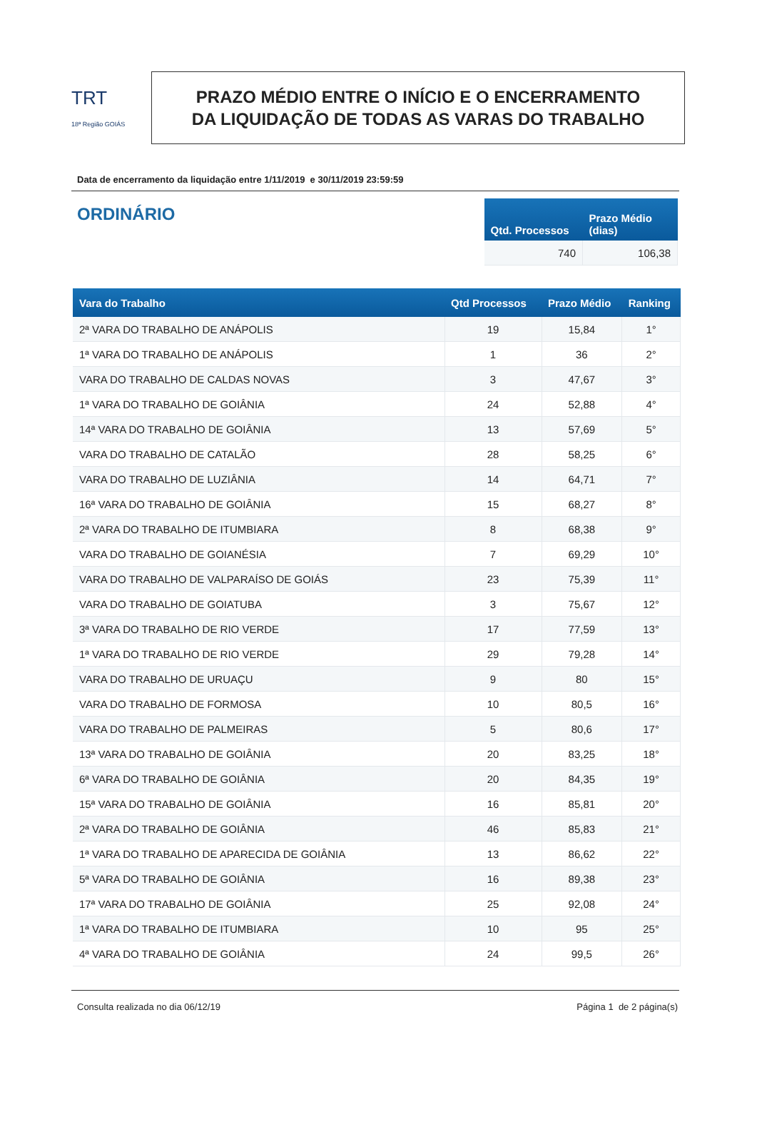TRT
18ª Região GOIÁS
PRAZO MÉDIO ENTRE O INÍCIO E O ENCERRAMENTO
DA LIQUIDAÇÃO DE TODAS AS VARAS DO TRABALHO
Data de encerramento da liquidação entre 1/11/2019 e 30/11/2019 23:59:59
ORDINÁRIO
| Qtd. Processos | Prazo Médio (dias) |
| --- | --- |
| 740 | 106,38 |
| Vara do Trabalho | Qtd Processos | Prazo Médio | Ranking |
| --- | --- | --- | --- |
| 2ª VARA DO TRABALHO DE ANÁPOLIS | 19 | 15,84 | 1° |
| 1ª VARA DO TRABALHO DE ANÁPOLIS | 1 | 36 | 2° |
| VARA DO TRABALHO DE CALDAS NOVAS | 3 | 47,67 | 3° |
| 1ª VARA DO TRABALHO DE GOIÂNIA | 24 | 52,88 | 4° |
| 14ª VARA DO TRABALHO DE GOIÂNIA | 13 | 57,69 | 5° |
| VARA DO TRABALHO DE CATALÃO | 28 | 58,25 | 6° |
| VARA DO TRABALHO DE LUZIÂNIA | 14 | 64,71 | 7° |
| 16ª VARA DO TRABALHO DE GOIÂNIA | 15 | 68,27 | 8° |
| 2ª VARA DO TRABALHO DE ITUMBIARA | 8 | 68,38 | 9° |
| VARA DO TRABALHO DE GOIANÉSIA | 7 | 69,29 | 10° |
| VARA DO TRABALHO DE VALPARAÍSO DE GOIÁS | 23 | 75,39 | 11° |
| VARA DO TRABALHO DE GOIATUBA | 3 | 75,67 | 12° |
| 3ª VARA DO TRABALHO DE RIO VERDE | 17 | 77,59 | 13° |
| 1ª VARA DO TRABALHO DE RIO VERDE | 29 | 79,28 | 14° |
| VARA DO TRABALHO DE URUAÇU | 9 | 80 | 15° |
| VARA DO TRABALHO DE FORMOSA | 10 | 80,5 | 16° |
| VARA DO TRABALHO DE PALMEIRAS | 5 | 80,6 | 17° |
| 13ª VARA DO TRABALHO DE GOIÂNIA | 20 | 83,25 | 18° |
| 6ª VARA DO TRABALHO DE GOIÂNIA | 20 | 84,35 | 19° |
| 15ª VARA DO TRABALHO DE GOIÂNIA | 16 | 85,81 | 20° |
| 2ª VARA DO TRABALHO DE GOIÂNIA | 46 | 85,83 | 21° |
| 1ª VARA DO TRABALHO DE APARECIDA DE GOIÂNIA | 13 | 86,62 | 22° |
| 5ª VARA DO TRABALHO DE GOIÂNIA | 16 | 89,38 | 23° |
| 17ª VARA DO TRABALHO DE GOIÂNIA | 25 | 92,08 | 24° |
| 1ª VARA DO TRABALHO DE ITUMBIARA | 10 | 95 | 25° |
| 4ª VARA DO TRABALHO DE GOIÂNIA | 24 | 99,5 | 26° |
Consulta realizada no dia 06/12/19 Página 1 de 2 página(s)